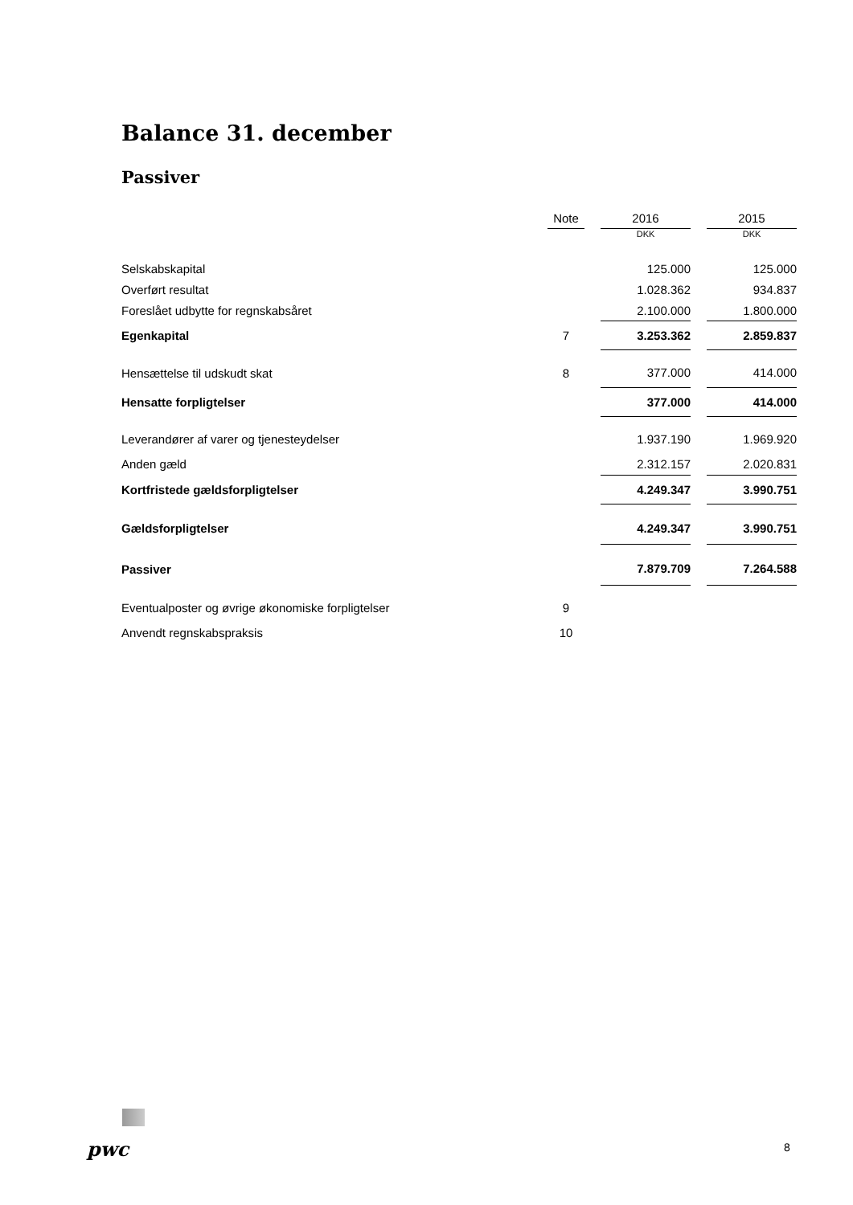Balance 31. december
Passiver
| | Note | | 2016 | | 2015 |
| --- | --- | --- | --- | --- | --- |
| | | | DKK | | DKK |
| Selskabskapital | | | 125.000 | | 125.000 |
| Overført resultat | | | 1.028.362 | | 934.837 |
| Foreslået udbytte for regnskabsåret | | | 2.100.000 | | 1.800.000 |
| Egenkapital | 7 | | 3.253.362 | | 2.859.837 |
| Hensættelse til udskudt skat | 8 | | 377.000 | | 414.000 |
| Hensatte forpligtelser | | | 377.000 | | 414.000 |
| Leverandører af varer og tjenesteydelser | | | 1.937.190 | | 1.969.920 |
| Anden gæld | | | 2.312.157 | | 2.020.831 |
| Kortfristede gældsforpligtelser | | | 4.249.347 | | 3.990.751 |
| Gældsforpligtelser | | | 4.249.347 | | 3.990.751 |
| Passiver | | | 7.879.709 | | 7.264.588 |
| Eventualposter og øvrige økonomiske forpligtelser | 9 | | | | |
| Anvendt regnskabspraksis | 10 | | | | |
pwc 8